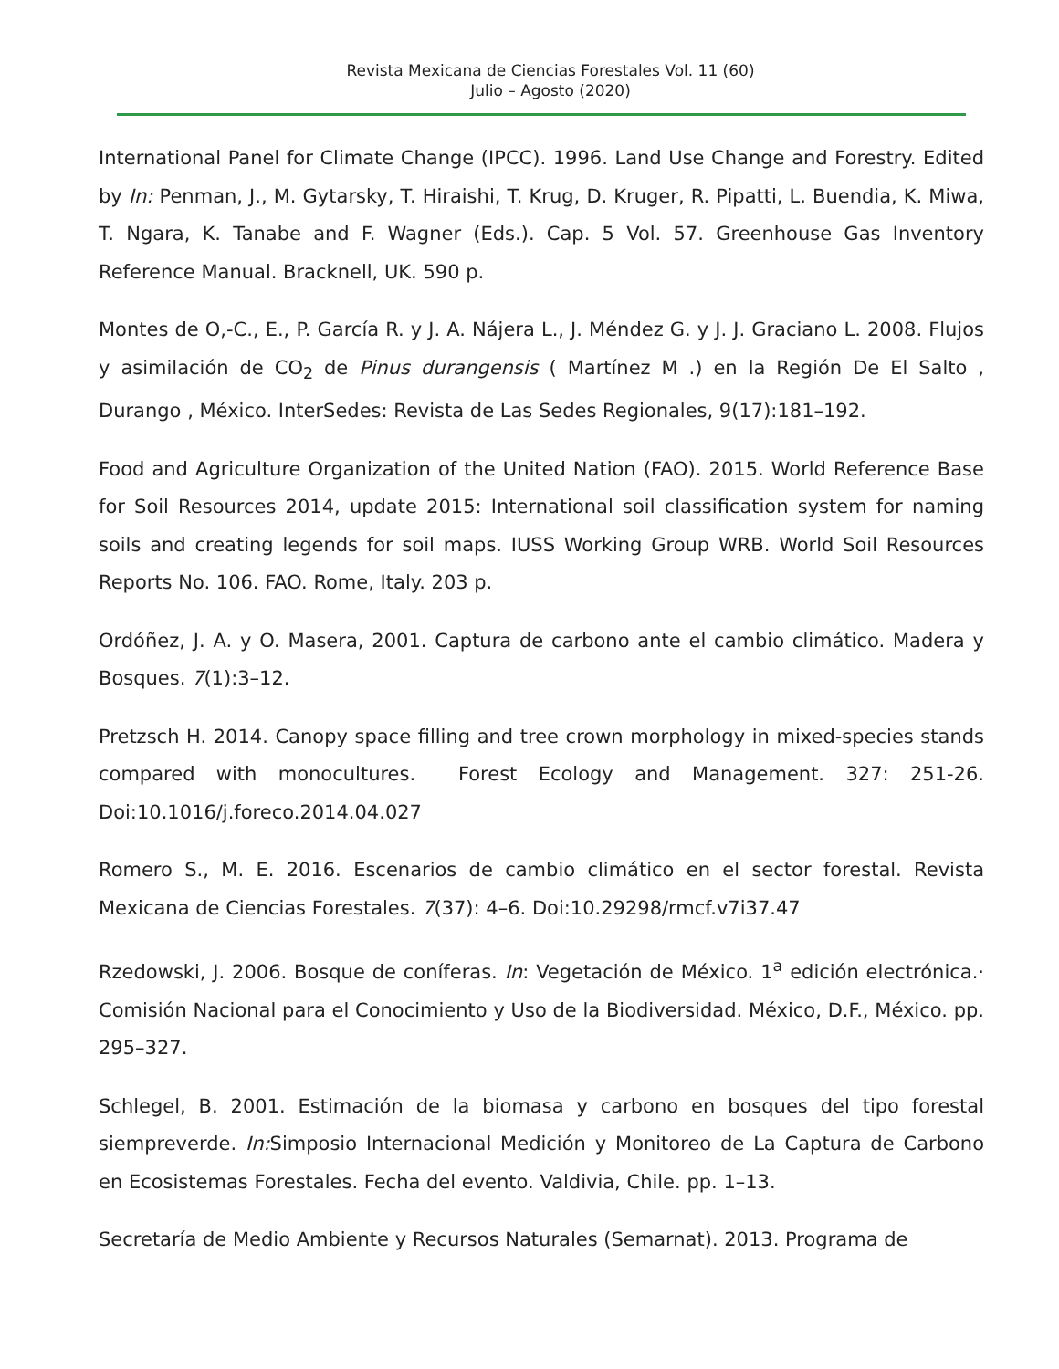Revista Mexicana de Ciencias Forestales Vol. 11 (60)
Julio – Agosto (2020)
International Panel for Climate Change (IPCC). 1996. Land Use Change and Forestry. Edited by In: Penman, J., M. Gytarsky, T. Hiraishi, T. Krug, D. Kruger, R. Pipatti, L. Buendia, K. Miwa, T. Ngara, K. Tanabe and F. Wagner (Eds.). Cap. 5 Vol. 57. Greenhouse Gas Inventory Reference Manual. Bracknell, UK. 590 p.
Montes de O,-C., E., P. García R. y J. A. Nájera L., J. Méndez G. y J. J. Graciano L. 2008. Flujos y asimilación de CO<sub>2</sub> de Pinus durangensis ( Martínez M .) en la Región De El Salto , Durango , México. InterSedes: Revista de Las Sedes Regionales, 9(17):181–192.
Food and Agriculture Organization of the United Nation (FAO). 2015. World Reference Base for Soil Resources 2014, update 2015: International soil classification system for naming soils and creating legends for soil maps. IUSS Working Group WRB. World Soil Resources Reports No. 106. FAO. Rome, Italy. 203 p.
Ordóñez, J. A. y O. Masera, 2001. Captura de carbono ante el cambio climático. Madera y Bosques. 7(1):3–12.
Pretzsch H. 2014. Canopy space filling and tree crown morphology in mixed-species stands compared with monocultures. Forest Ecology and Management. 327: 251-26. Doi:10.1016/j.foreco.2014.04.027
Romero S., M. E. 2016. Escenarios de cambio climático en el sector forestal. Revista Mexicana de Ciencias Forestales. 7(37): 4–6. Doi:10.29298/rmcf.v7i37.47
Rzedowski, J. 2006. Bosque de coníferas. In: Vegetación de México. 1<sup>a</sup> edición electrónica.· Comisión Nacional para el Conocimiento y Uso de la Biodiversidad. México, D.F., México. pp. 295–327.
Schlegel, B. 2001. Estimación de la biomasa y carbono en bosques del tipo forestal siempreverde. In: Simposio Internacional Medición y Monitoreo de La Captura de Carbono en Ecosistemas Forestales. Fecha del evento. Valdivia, Chile. pp. 1–13.
Secretaría de Medio Ambiente y Recursos Naturales (Semarnat). 2013. Programa de